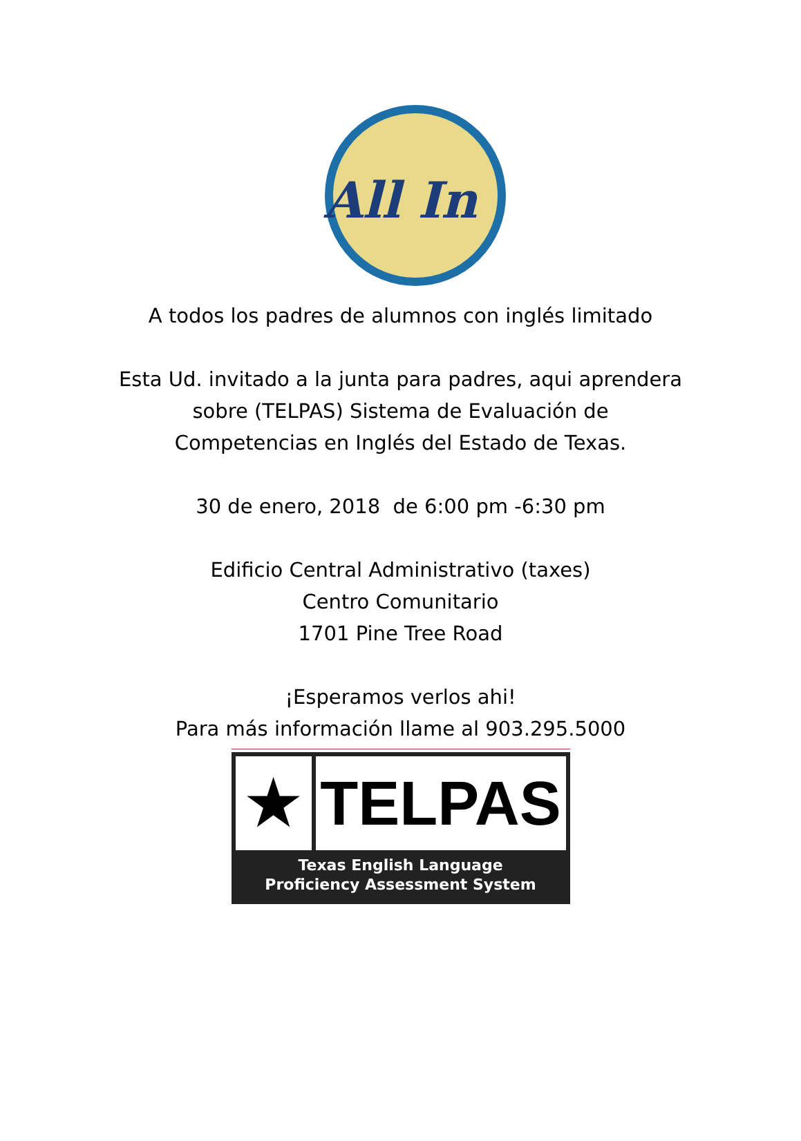All In
A todos los padres de alumnos con inglés limitado
Esta Ud. invitado a la junta para padres, aqui aprendera
sobre (TELPAS) Sistema de Evaluación de
Competencias en Inglés del Estado de Texas.
30 de enero, 2018 de 6:00 pm -6:30 pm
Edificio Central Administrativo (taxes)
Centro Comunitario
1701 Pine Tree Road
¡Esperamos verlos ahi!
Para más información llame al 903.295.5000
★ TELPAS
Texas English Language
Proficiency Assessment System